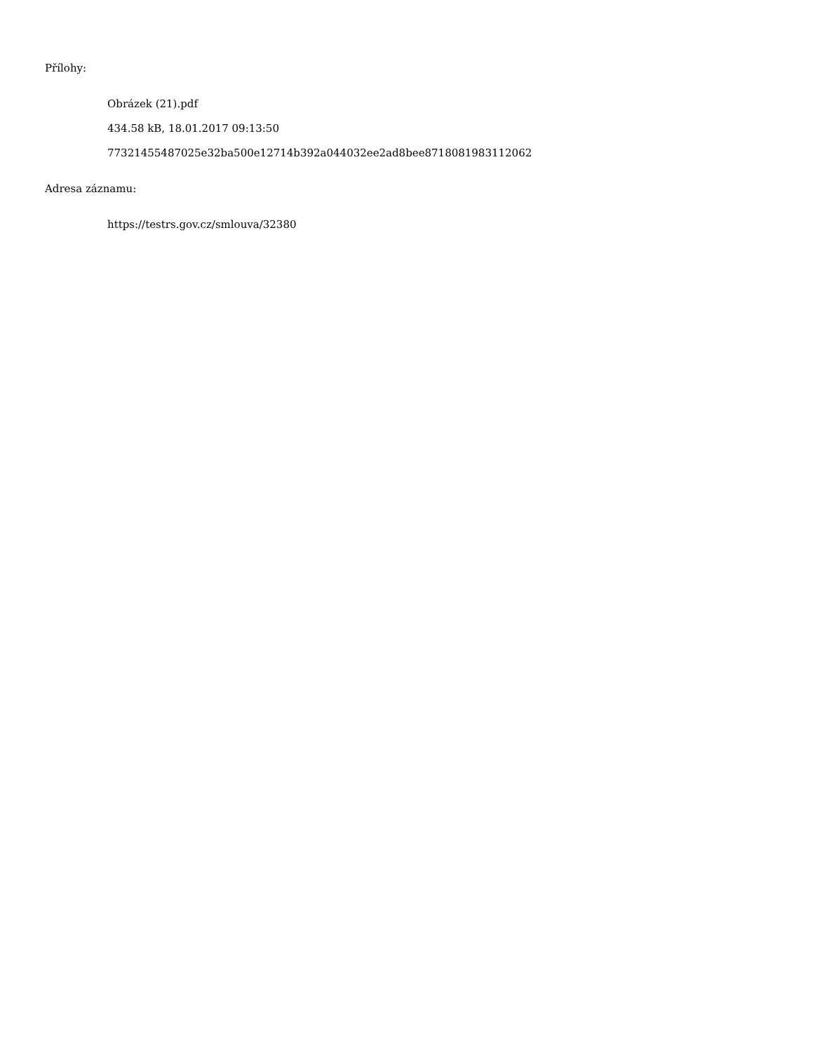Přílohy:
Obrázek (21).pdf
434.58 kB, 18.01.2017 09:13:50
77321455487025e32ba500e12714b392a044032ee2ad8bee8718081983112062
Adresa záznamu:
https://testrs.gov.cz/smlouva/32380